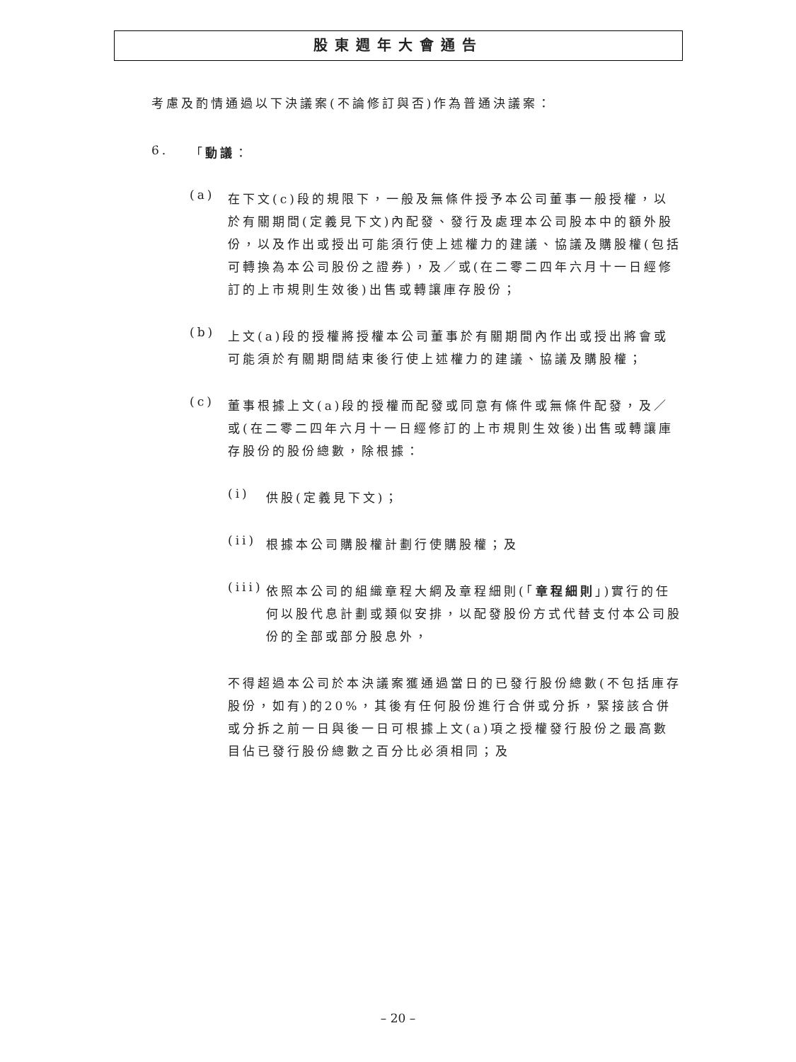股東週年大會通告
考慮及酌情通過以下決議案(不論修訂與否)作為普通決議案：
6. 「動議：
(a)
在下文(c)段的規限下，一般及無條件授予本公司董事一般授權，以於有關期間(定義見下文)內配發、發行及處理本公司股本中的額外股份，以及作出或授出可能須行使上述權力的建議、協議及購股權(包括可轉換為本公司股份之證券)，及／或(在二零二四年六月十一日經修訂的上市規則生效後)出售或轉讓庫存股份；
(b)
上文(a)段的授權將授權本公司董事於有關期間內作出或授出將會或可能須於有關期間結束後行使上述權力的建議、協議及購股權；
(c)
董事根據上文(a)段的授權而配發或同意有條件或無條件配發，及／或(在二零二四年六月十一日經修訂的上市規則生效後)出售或轉讓庫存股份的股份總數，除根據：
(i)
供股(定義見下文)；
(ii)
根據本公司購股權計劃行使購股權；及
(iii)
依照本公司的組織章程大綱及章程細則(「章程細則」)實行的任何以股代息計劃或類似安排，以配發股份方式代替支付本公司股份的全部或部分股息外，
不得超過本公司於本決議案獲通過當日的已發行股份總數(不包括庫存股份，如有)的20%，其後有任何股份進行合併或分拆，緊接該合併或分拆之前一日與後一日可根據上文(a)項之授權發行股份之最高數目佔已發行股份總數之百分比必須相同；及
– 20 –